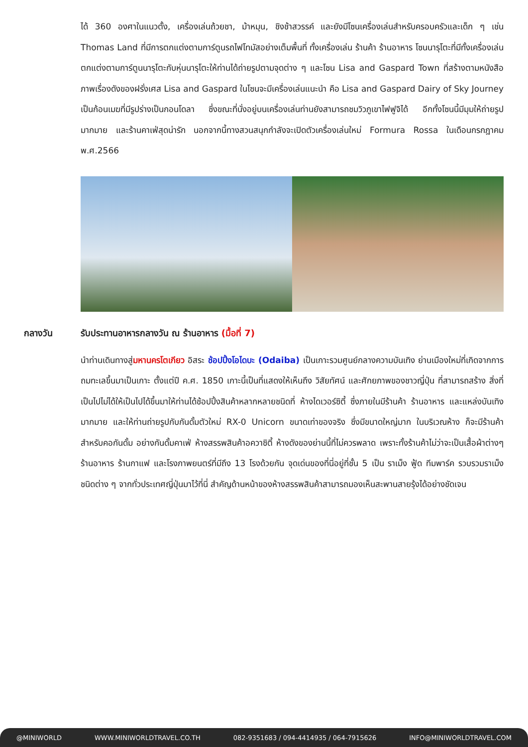ได้ 360 องศาในแนวตั้ง, เครื่องเล่นถ้วยชา, ม้าหมุน, ชิงช้าสวรรค์ และยังมีโซนเครื่องเล่นสำหรับครอบครัวและเด็ก ๆ เช่น Thomas Land ที่มีการตกแต่งตามการ์ตูนรถไฟโทมัสอย่างเต็มพื้นที่ ทั้งเครื่องเล่น ร้านค้า ร้านอาหาร โซนนารุโตะที่มีทั้งเครื่องเล่นตกแต่งตามการ์ตูนนารุโตะกับหุ่นนารุโตะให้ท่านได้ถ่ายรูปตามจุดต่าง ๆ และโซน Lisa and Gaspard Town ที่สร้างตามหนังสือภาพเรื่องดังของฝรั่งเศส Lisa and Gaspard ในโซนจะมีเครื่องเล่นแนะนำ คือ Lisa and Gaspard Dairy of Sky Journey เป็นก้อนเมฆที่มีรูปร่างเป็นกอนโดลา ซึ่งขณะที่นั่งอยู่บนเครื่องเล่นท่านยังสามารถชมวิวภูเขาไฟฟูจิได้ อีกทั้งโซนนี้มีมุมให้ถ่ายรูปมากมาย และร้านคาเฟ่สุดน่ารัก นอกจากนี้ทางสวนสนุกกำลังจะเปิดตัวเครื่องเล่นใหม่ Formura Rossa ในเดือนกรกฎาคม พ.ศ.2566
กลางวัน รับประทานอาหารกลางวัน ณ ร้านอาหาร (มื้อที่ 7)
นำท่านเดินทางสู่มหานครโตเกียว อิสระ ช้อปปิ้งโอไดบะ (Odaiba) เป็นเกาะรวมศูนย์กลางความบันเทิง ย่านเมืองใหม่ที่เกิดจากการถมทะเลขึ้นมาเป็นเกาะ ตั้งแต่ปี ค.ศ. 1850 เกาะนี้เป็นที่แสดงให้เห็นถึง วิสัยทัศน์ และศักยภาพของชาวญี่ปุ่น ที่สามารถสร้าง สิ่งที่เป็นไปไม่ได้ให้เป็นไปได้ขึ้นมาให้ท่านได้ช้อปปิ้งสินค้าหลากหลายชนิดที่ ห้างไดเวอร์ซิตี้ ซึ่งภายในมีร้านค้า ร้านอาหาร และแหล่งบันเทิงมากมาย และให้ท่านถ่ายรูปกับกันดั้มตัวใหม่ RX-0 Unicorn ขนาดเท่าของจริง ซึ่งมีขนาดใหญ่มาก ในบริเวณห้าง ก็จะมีร้านค้าสำหรับคอกันดั้ม อย่างกันดั้มคาเฟ่ ห้างสรรพสินค้าอควาซิตี้ ห้างดังของย่านนี้ที่ไม่ควรพลาด เพราะทั้งร้านค้าไม่ว่าจะเป็นเสื้อผ้าต่างๆ ร้านอาหาร ร้านกาแฟ และโรงภาพยนตร์ที่มีถึง 13 โรงด้วยกัน จุดเด่นของที่นี่อยู่ที่ชั้น 5 เป็น ราเม็ง ฟู้ด ทีมพาร์ค รวบรวมราเม็งชนิดต่าง ๆ จากทั่วประเทศญี่ปุ่นมาไว้ที่นี่ สำคัญด้านหน้าของห้างสรรพสินค้าสามารถมองเห็นสะพานสายรุ้งได้อย่างชัดเจน
@MINIWORLD WWW.MINIWORLDTRAVEL.CO.TH 082-9351683 / 094-4414935 / 064-7915626 INFO@MINIWORLDTRAVEL.COM